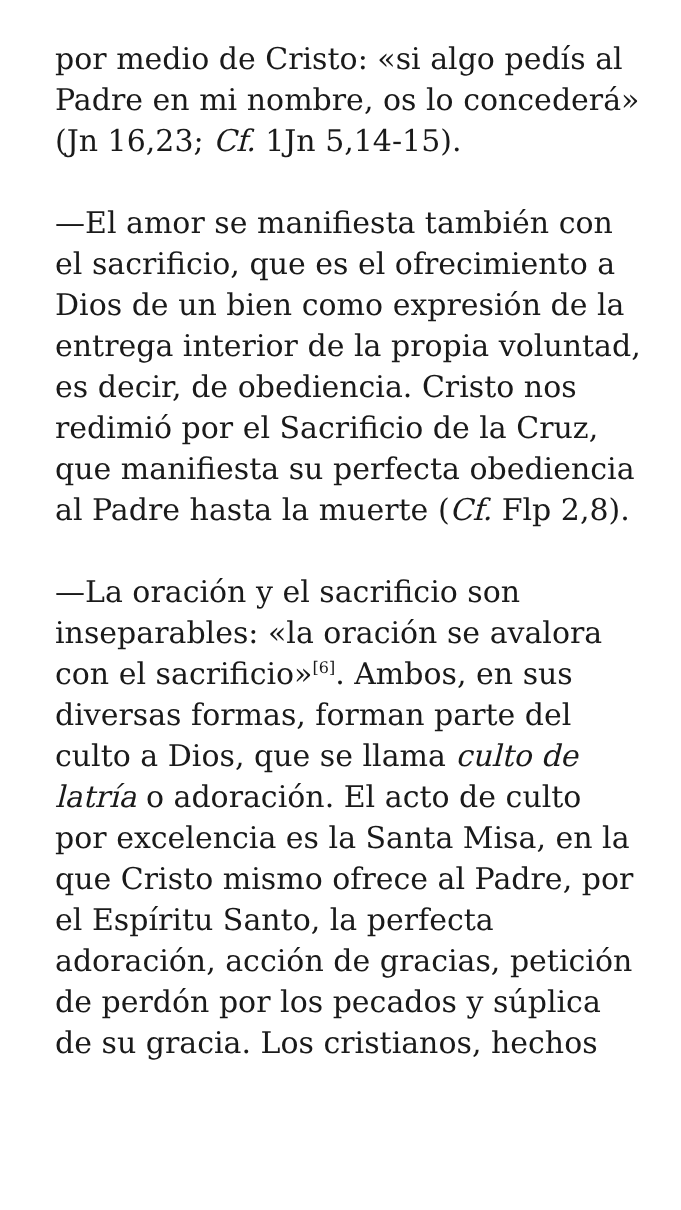por medio de Cristo: «si algo pedís al Padre en mi nombre, os lo concederá» (Jn 16,23; Cf. 1Jn 5,14-15).
—El amor se manifiesta también con el sacrificio, que es el ofrecimiento a Dios de un bien como expresión de la entrega interior de la propia voluntad, es decir, de obediencia. Cristo nos redimió por el Sacrificio de la Cruz, que manifiesta su perfecta obediencia al Padre hasta la muerte (Cf. Flp 2,8).
—La oración y el sacrificio son inseparables: «la oración se avalora con el sacrificio»<sup>[6]</sup>. Ambos, en sus diversas formas, forman parte del culto a Dios, que se llama culto de latría o adoración. El acto de culto por excelencia es la Santa Misa, en la que Cristo mismo ofrece al Padre, por el Espíritu Santo, la perfecta adoración, acción de gracias, petición de perdón por los pecados y súplica de su gracia. Los cristianos, hechos